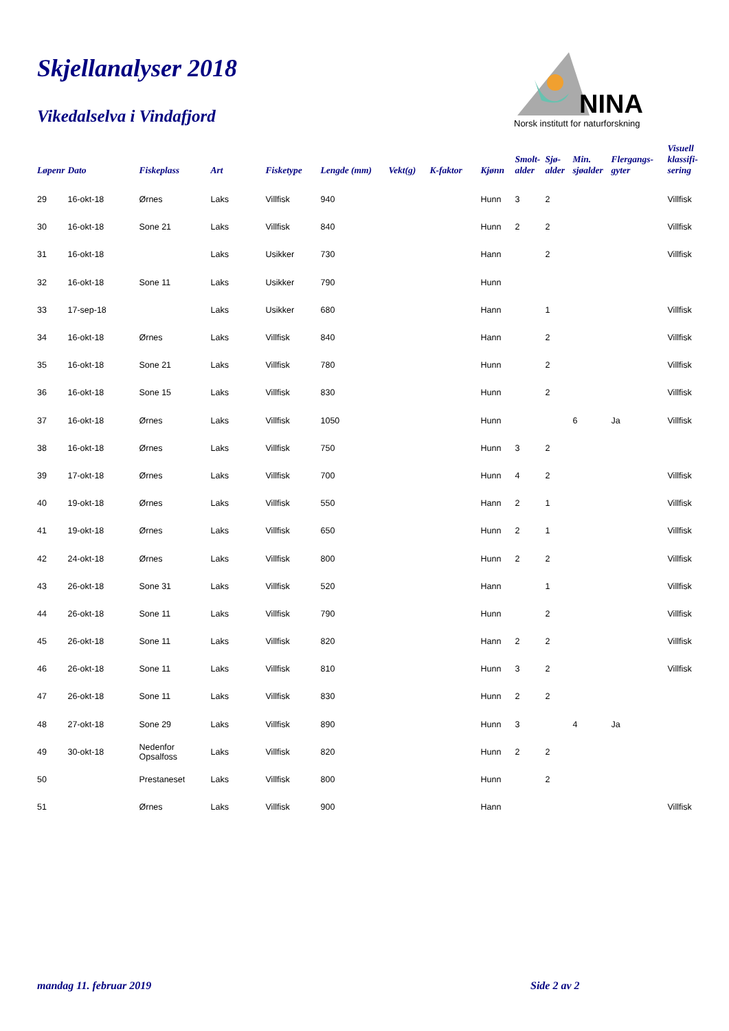Skjellanalyser 2018
Vikedalselva i Vindafjord
NINA
Norsk institutt for naturforskning
| Løpenr | Dato | Fiskeplass | Art | Fisketype | Lengde (mm) | Vekt(g) | K-faktor | Kjønn | Smolt- alder | Sjø- alder | Min. sjøalder | Flergangs- gyter | Visuell klassifi- sering |
| --- | --- | --- | --- | --- | --- | --- | --- | --- | --- | --- | --- | --- | --- |
| 29 | 16-okt-18 | Ørnes | Laks | Villfisk | 940 | | | Hunn | 3 | 2 | | | Villfisk |
| 30 | 16-okt-18 | Sone 21 | Laks | Villfisk | 840 | | | Hunn | 2 | 2 | | | Villfisk |
| 31 | 16-okt-18 | | Laks | Usikker | 730 | | | Hann | | 2 | | | Villfisk |
| 32 | 16-okt-18 | Sone 11 | Laks | Usikker | 790 | | | Hunn | | | | | |
| 33 | 17-sep-18 | | Laks | Usikker | 680 | | | Hann | | 1 | | | Villfisk |
| 34 | 16-okt-18 | Ørnes | Laks | Villfisk | 840 | | | Hann | | 2 | | | Villfisk |
| 35 | 16-okt-18 | Sone 21 | Laks | Villfisk | 780 | | | Hunn | | 2 | | | Villfisk |
| 36 | 16-okt-18 | Sone 15 | Laks | Villfisk | 830 | | | Hunn | | 2 | | | Villfisk |
| 37 | 16-okt-18 | Ørnes | Laks | Villfisk | 1050 | | | Hunn | | | 6 | Ja | Villfisk |
| 38 | 16-okt-18 | Ørnes | Laks | Villfisk | 750 | | | Hunn | 3 | 2 | | | |
| 39 | 17-okt-18 | Ørnes | Laks | Villfisk | 700 | | | Hunn | 4 | 2 | | | Villfisk |
| 40 | 19-okt-18 | Ørnes | Laks | Villfisk | 550 | | | Hann | 2 | 1 | | | Villfisk |
| 41 | 19-okt-18 | Ørnes | Laks | Villfisk | 650 | | | Hunn | 2 | 1 | | | Villfisk |
| 42 | 24-okt-18 | Ørnes | Laks | Villfisk | 800 | | | Hunn | 2 | 2 | | | Villfisk |
| 43 | 26-okt-18 | Sone 31 | Laks | Villfisk | 520 | | | Hann | | 1 | | | Villfisk |
| 44 | 26-okt-18 | Sone 11 | Laks | Villfisk | 790 | | | Hunn | | 2 | | | Villfisk |
| 45 | 26-okt-18 | Sone 11 | Laks | Villfisk | 820 | | | Hann | 2 | 2 | | | Villfisk |
| 46 | 26-okt-18 | Sone 11 | Laks | Villfisk | 810 | | | Hunn | 3 | 2 | | | Villfisk |
| 47 | 26-okt-18 | Sone 11 | Laks | Villfisk | 830 | | | Hunn | 2 | 2 | | | |
| 48 | 27-okt-18 | Sone 29 | Laks | Villfisk | 890 | | | Hunn | 3 | | 4 | Ja | |
| 49 | 30-okt-18 | Nedenfor Opsalfoss | Laks | Villfisk | 820 | | | Hunn | 2 | 2 | | | |
| 50 | | Prestaneset | Laks | Villfisk | 800 | | | Hunn | | 2 | | | |
| 51 | | Ørnes | Laks | Villfisk | 900 | | | Hann | | | | | Villfisk |
mandag 11. februar 2019 Side 2 av 2